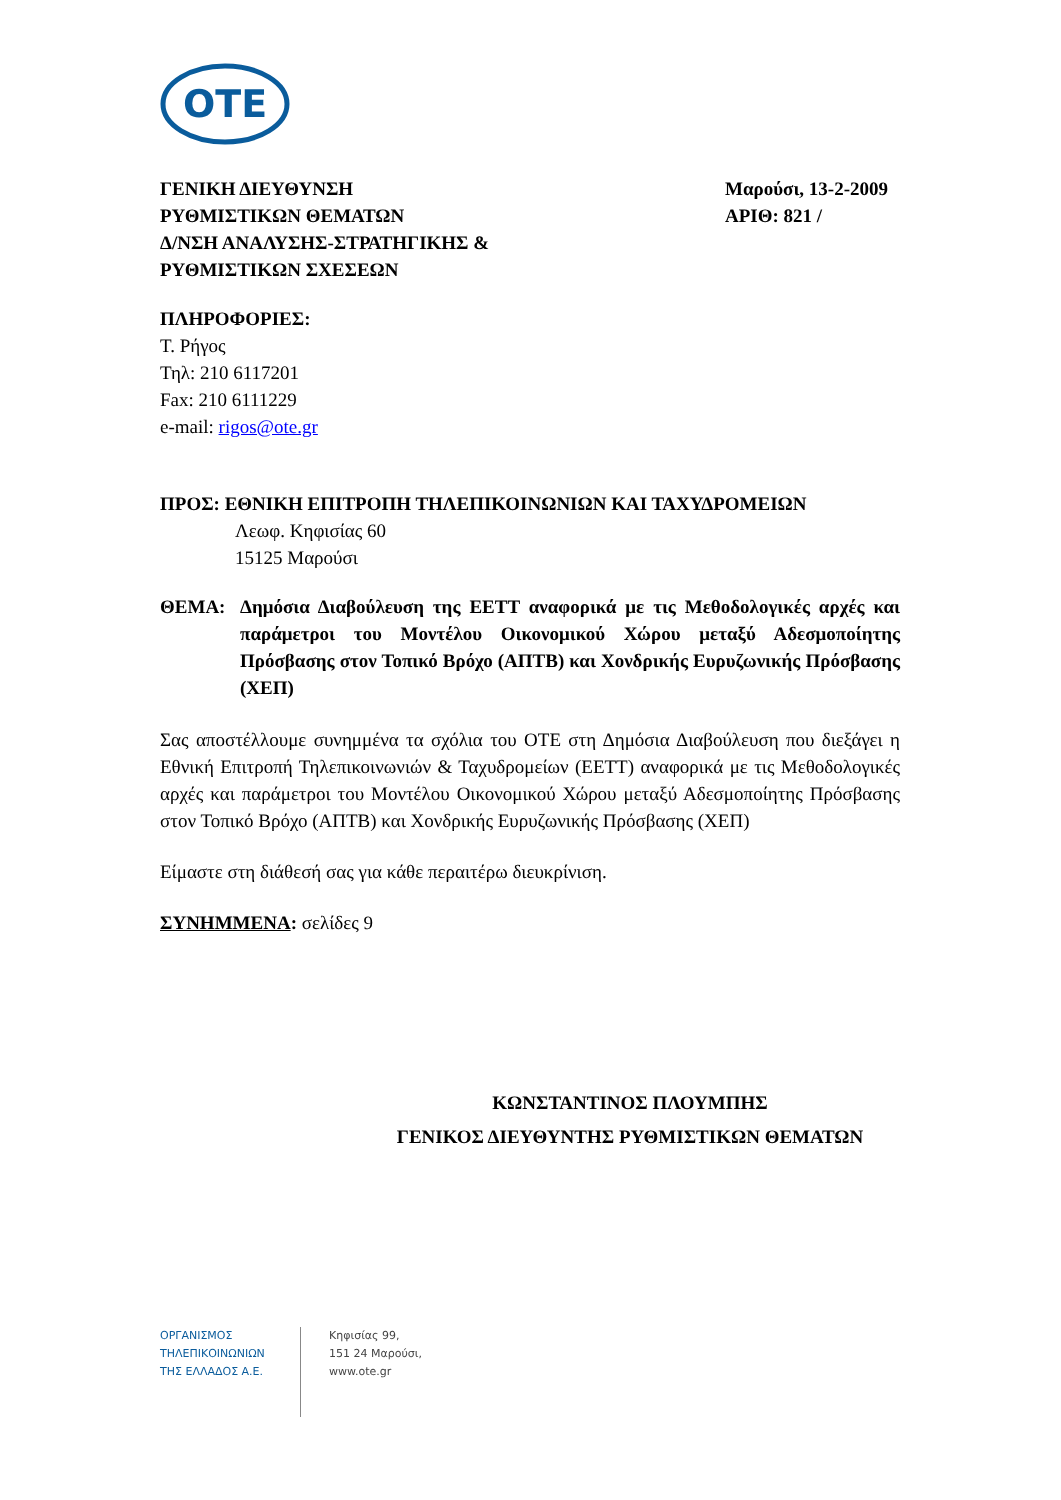OTE
ΓΕΝΙΚΗ ΔΙΕΥΘΥΝΣΗ
ΡΥΘΜΙΣΤΙΚΩΝ ΘΕΜΑΤΩΝ
Δ/ΝΣΗ ΑΝΑΛΥΣΗΣ-ΣΤΡΑΤΗΓΙΚΗΣ &
ΡΥΘΜΙΣΤΙΚΩΝ ΣΧΕΣΕΩΝ
Μαρούσι, 13-2-2009
ΑΡΙΘ: 821 /
ΠΛΗΡΟΦΟΡΙΕΣ:
Τ. Ρήγος
Τηλ: 210 6117201
Fax: 210 6111229
e-mail: rigos@ote.gr
ΠΡΟΣ: ΕΘΝΙΚΗ ΕΠΙΤΡΟΠΗ ΤΗΛΕΠΙΚΟΙΝΩΝΙΩΝ ΚΑΙ ΤΑΧΥΔΡΟΜΕΙΩΝ
Λεωφ. Κηφισίας 60
15125 Μαρούσι
ΘΕΜΑ:
Δημόσια Διαβούλευση της ΕΕΤΤ αναφορικά με τις Μεθοδολογικές αρχές και παράμετροι του Μοντέλου Οικονομικού Χώρου μεταξύ Αδεσμοποίητης Πρόσβασης στον Τοπικό Βρόχο (ΑΠΤΒ) και Χονδρικής Ευρυζωνικής Πρόσβασης (ΧΕΠ)
Σας αποστέλλουμε συνημμένα τα σχόλια του ΟΤΕ στη Δημόσια Διαβούλευση που διεξάγει η Εθνική Επιτροπή Τηλεπικοινωνιών & Ταχυδρομείων (ΕΕΤΤ) αναφορικά με τις Μεθοδολογικές αρχές και παράμετροι του Μοντέλου Οικονομικού Χώρου μεταξύ Αδεσμοποίητης Πρόσβασης στον Τοπικό Βρόχο (ΑΠΤΒ) και Χονδρικής Ευρυζωνικής Πρόσβασης (ΧΕΠ)
Είμαστε στη διάθεσή σας για κάθε περαιτέρω διευκρίνιση.
ΣΥΝΗΜΜΕΝΑ: σελίδες 9
ΚΩΝΣΤΑΝΤΙΝΟΣ ΠΛΟΥΜΠΗΣ
ΓΕΝΙΚΟΣ ΔΙΕΥΘΥΝΤΗΣ ΡΥΘΜΙΣΤΙΚΩΝ ΘΕΜΑΤΩΝ
ΟΡΓΑΝΙΣΜΟΣ
ΤΗΛΕΠΙΚΟΙΝΩΝΙΩΝ
ΤΗΣ ΕΛΛΑΔΟΣ Α.Ε.
Κηφισίας 99,
151 24 Μαρούσι,
www.ote.gr